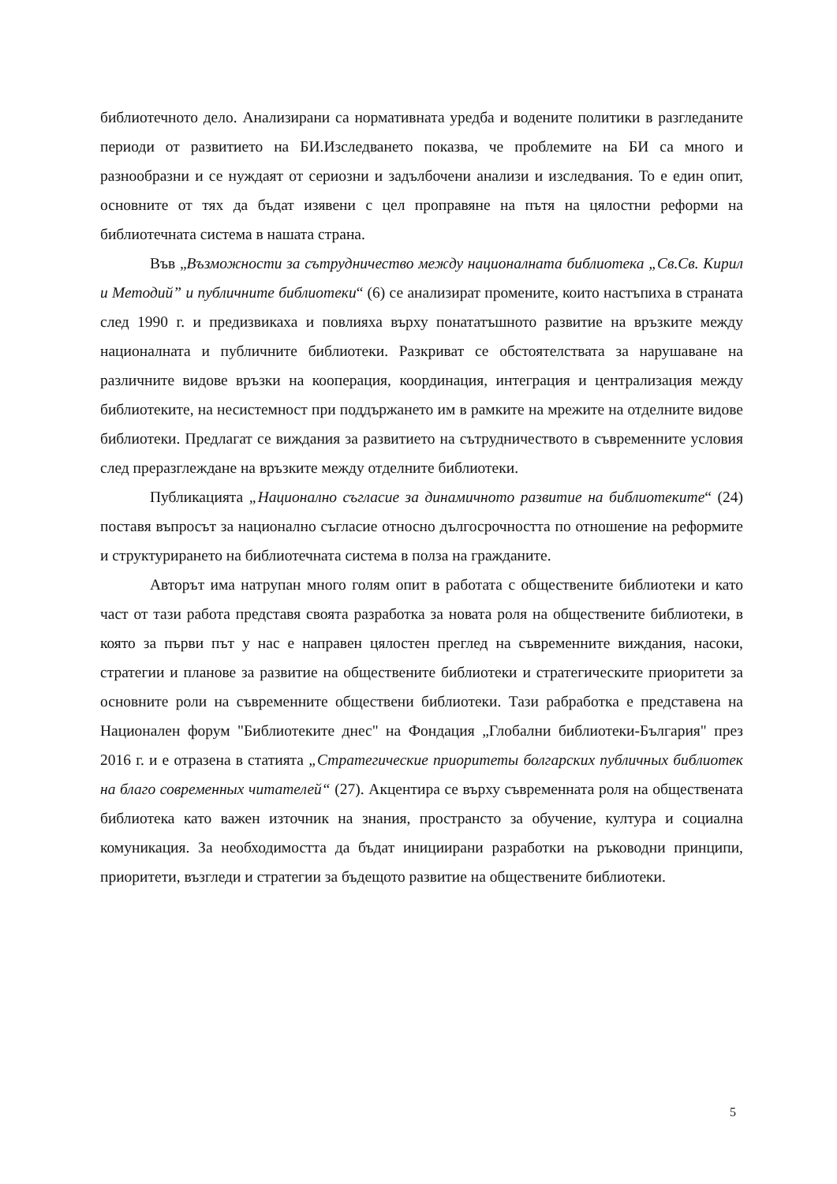библиотечното дело. Анализирани са нормативната уредба и водените политики в разгледаните периоди от развитието на БИ.Изследването показва, че проблемите на БИ са много и разнообразни и се нуждаят от сериозни и задълбочени анализи и изследвания. То е един опит, основните от тях да бъдат изявени с цел проправяне на пътя на цялостни реформи на библиотечната система в нашата страна.
Във „Възможности за сътрудничество между националната библиотека „Св.Св. Кирил и Методий” и публичните библиотеки“ (6) се анализират промените, които настъпиха в страната след 1990 г. и предизвикаха и повлияха върху понататъшното развитие на връзките между националната и публичните библиотеки. Разкриват се обстоятелствата за нарушаване на различните видове връзки на кооперация, координация, интеграция и централизация между библиотеките, на несистемност при поддържането им в рамките на мрежите на отделните видове библиотеки. Предлагат се виждания за развитието на сътрудничеството в съвременните условия след преразглеждане на връзките между отделните библиотеки.
Публикацията „Национално съгласие за динамичното развитие на библиотеките“ (24) поставя въпросът за национално съгласие относно дългосрочността по отношение на реформите и структурирането на библиотечната система в полза на гражданите.
Авторът има натрупан много голям опит в работата с обществените библиотеки и като част от тази работа представя своята разработка за новата роля на обществените библиотеки, в която за първи път у нас е направен цялостен преглед на съвременните виждания, насоки, стратегии и планове за развитие на обществените библиотеки и стратегическите приоритети за основните роли на съвременните обществени библиотеки. Тази рабработка е представена на Национален форум "Библиотеките днес" на Фондация „Глобални библиотеки-България" през 2016 г. и е отразена в статията „Стратегические приоритеты болгарских публичных библиотек на благо современных читателей“ (27). Акцентира се върху съвременната роля на обществената библиотека като важен източник на знания, пространсто за обучение, култура и социална комуникация. За необходимостта да бъдат инициирани разработки на ръководни принципи, приоритети, възгледи и стратегии за бъдещото развитие на обществените библиотеки.
5